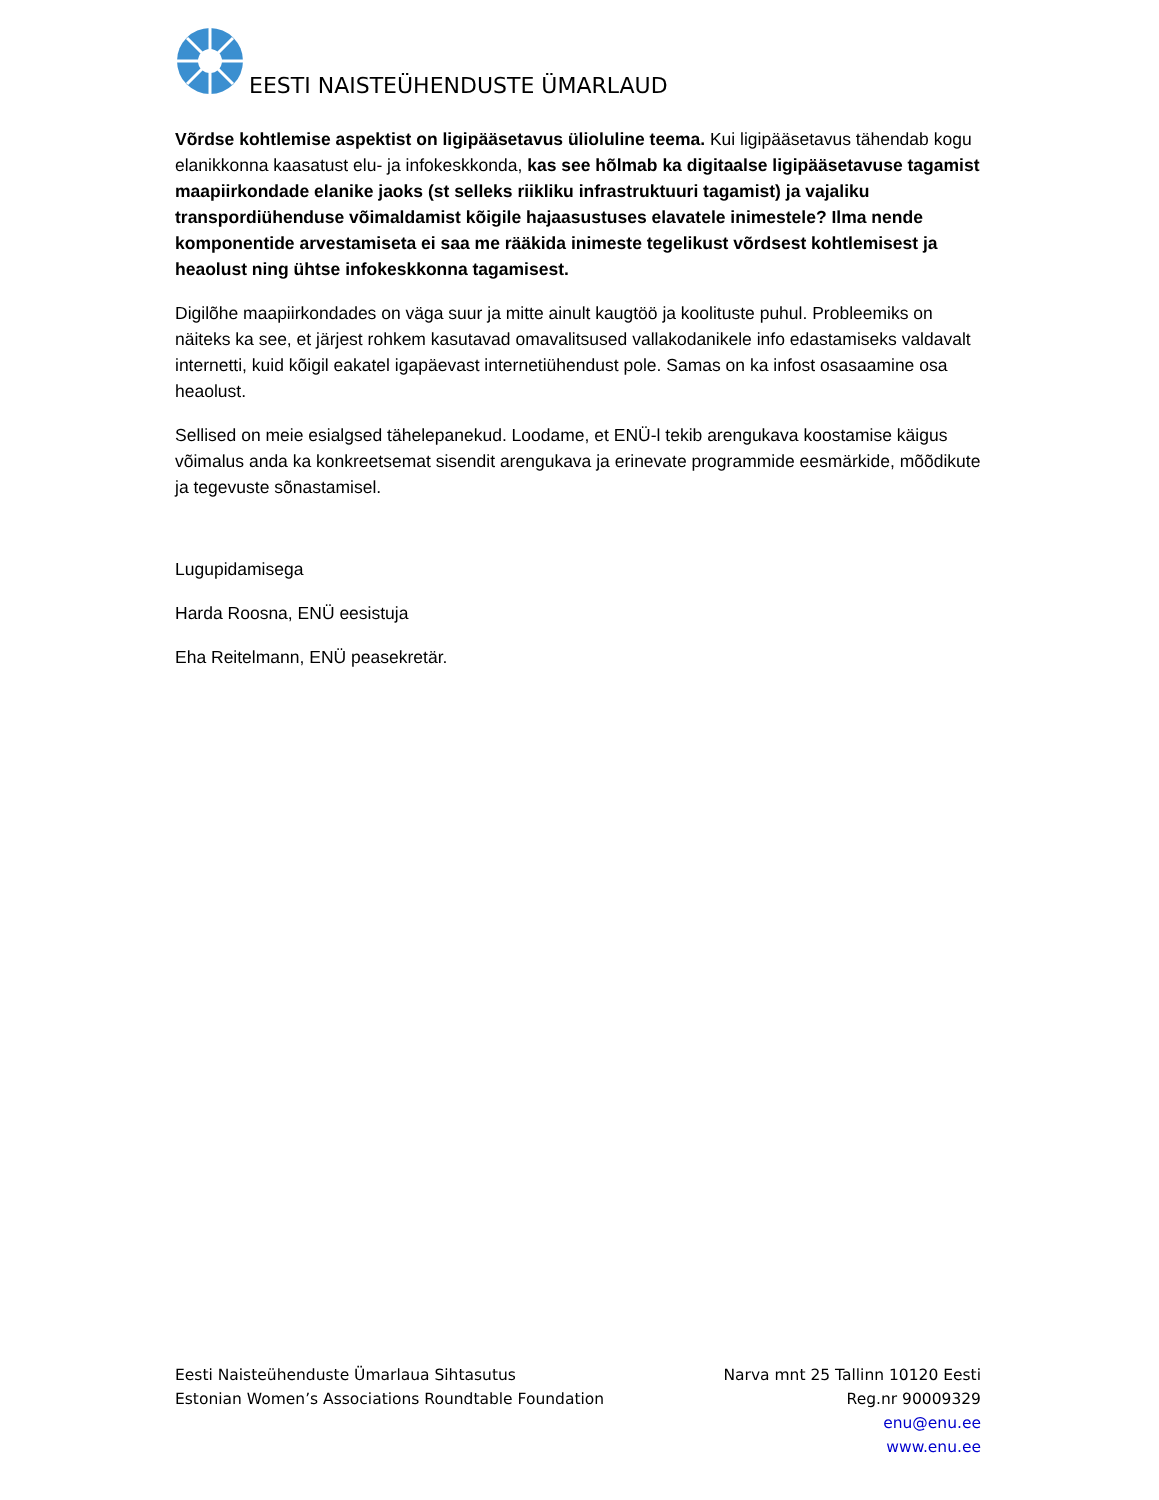EESTI NAISTEÜHENDUSTE ÜMARLAUD
Võrdse kohtlemise aspektist on ligipääsetavus ülioluline teema. Kui ligipääsetavus tähendab kogu elanikkonna kaasatust elu- ja infokeskkonda, kas see hõlmab ka digitaalse ligipääsetavuse tagamist maapiirkondade elanike jaoks (st selleks riikliku infrastruktuuri tagamist) ja vajaliku transpordiühenduse võimaldamist kõigile hajaasustuses elavatele inimestele? Ilma nende komponentide arvestamiseta ei saa me rääkida inimeste tegelikust võrdsest kohtlemisest ja heaolust ning ühtse infokeskkonna tagamisest.
Digilõhe maapiirkondades on väga suur ja mitte ainult kaugtöö ja koolituste puhul. Probleemiks on näiteks ka see, et järjest rohkem kasutavad omavalitsused vallakodanikele info edastamiseks valdavalt internetti, kuid kõigil eakatel igapäevast internetiühendust pole. Samas on ka infost osasaamine osa heaolust.
Sellised on meie esialgsed tähelepanekud. Loodame, et ENÜ-l tekib arengukava koostamise käigus võimalus anda ka konkreetsemat sisendit arengukava ja erinevate programmide eesmärkide, mõõdikute ja tegevuste sõnastamisel.
Lugupidamisega
Harda Roosna, ENÜ eesistuja
Eha Reitelmann, ENÜ peasekretär.
Eesti Naisteühenduste Ümarlaua Sihtasutus
Estonian Women’s Associations Roundtable Foundation
Narva mnt 25 Tallinn 10120 Eesti
Reg.nr 90009329
enu@enu.ee
www.enu.ee